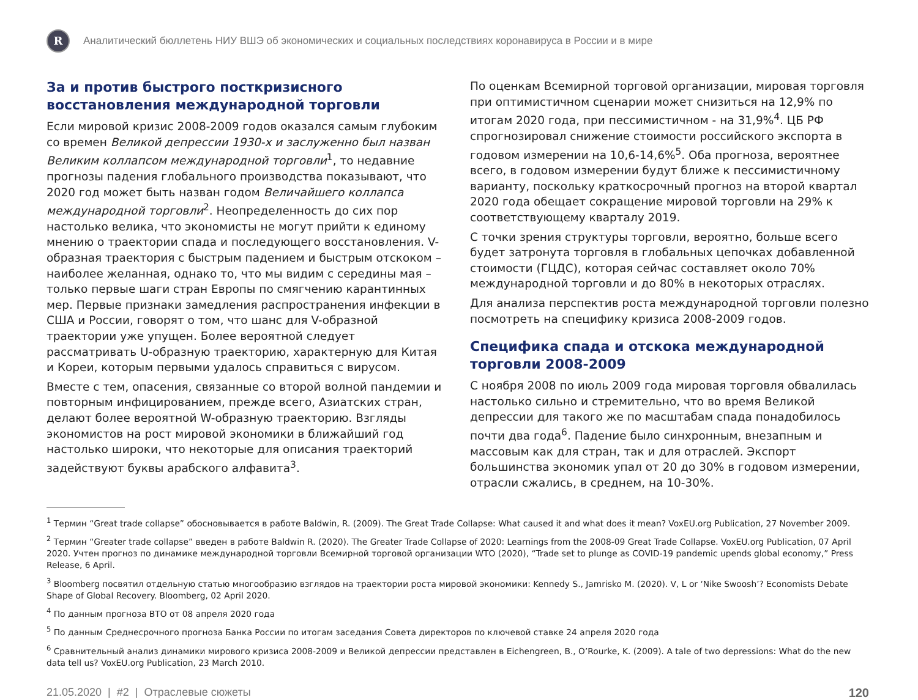R
Аналитический бюллетень НИУ ВШЭ об экономических и социальных последствиях коронавируса в России и в мире
За и против быстрого посткризисного восстановления международной торговли
Если мировой кризис 2008-2009 годов оказался самым глубоким со времен Великой депрессии 1930-х и заслуженно был назван Великим коллапсом международной торговли<sup>1</sup>, то недавние прогнозы падения глобального производства показывают, что 2020 год может быть назван годом Величайшего коллапса международной торговли<sup>2</sup>. Неопределенность до сих пор настолько велика, что экономисты не могут прийти к единому мнению о траектории спада и последующего восстановления. V-образная траектория с быстрым падением и быстрым отскоком – наиболее желанная, однако то, что мы видим с середины мая – только первые шаги стран Европы по смягчению карантинных мер. Первые признаки замедления распространения инфекции в США и России, говорят о том, что шанс для V-образной траектории уже упущен. Более вероятной следует рассматривать U-образную траекторию, характерную для Китая и Кореи, которым первыми удалось справиться с вирусом.
Вместе с тем, опасения, связанные со второй волной пандемии и повторным инфицированием, прежде всего, Азиатских стран, делают более вероятной W-образную траекторию. Взгляды экономистов на рост мировой экономики в ближайший год настолько широки, что некоторые для описания траекторий задействуют буквы арабского алфавита<sup>3</sup>.
По оценкам Всемирной торговой организации, мировая торговля при оптимистичном сценарии может снизиться на 12,9% по итогам 2020 года, при пессимистичном - на 31,9%<sup>4</sup>. ЦБ РФ спрогнозировал снижение стоимости российского экспорта в годовом измерении на 10,6-14,6%<sup>5</sup>. Оба прогноза, вероятнее всего, в годовом измерении будут ближе к пессимистичному варианту, поскольку краткосрочный прогноз на второй квартал 2020 года обещает сокращение мировой торговли на 29% к соответствующему кварталу 2019.
С точки зрения структуры торговли, вероятно, больше всего будет затронута торговля в глобальных цепочках добавленной стоимости (ГЦДС), которая сейчас составляет около 70% международной торговли и до 80% в некоторых отраслях.
Для анализа перспектив роста международной торговли полезно посмотреть на специфику кризиса 2008-2009 годов.
Специфика спада и отскока международной торговли 2008-2009
С ноября 2008 по июль 2009 года мировая торговля обвалилась настолько сильно и стремительно, что во время Великой депрессии для такого же по масштабам спада понадобилось почти два года<sup>6</sup>. Падение было синхронным, внезапным и массовым как для стран, так и для отраслей. Экспорт большинства экономик упал от 20 до 30% в годовом измерении, отрасли сжались, в среднем, на 10-30%.
<sup>1</sup> Термин “Great trade collapse” обосновывается в работе Baldwin, R. (2009). The Great Trade Collapse: What caused it and what does it mean? VoxEU.org Publication, 27 November 2009.
<sup>2</sup> Термин “Greater trade collapse” введен в работе Baldwin R. (2020). The Greater Trade Collapse of 2020: Learnings from the 2008-09 Great Trade Collapse. VoxEU.org Publication, 07 April 2020. Учтен прогноз по динамике международной торговли Всемирной торговой организации WTO (2020), “Trade set to plunge as COVID-19 pandemic upends global economy,” Press Release, 6 April.
<sup>3</sup> Bloomberg посвятил отдельную статью многообразию взглядов на траектории роста мировой экономики: Kennedy S., Jamrisko M. (2020). V, L or ‘Nike Swoosh’? Economists Debate Shape of Global Recovery. Bloomberg, 02 April 2020.
<sup>4</sup> По данным прогноза ВТО от 08 апреля 2020 года
<sup>5</sup> По данным Среднесрочного прогноза Банка России по итогам заседания Совета директоров по ключевой ставке 24 апреля 2020 года
<sup>6</sup> Сравнительный анализ динамики мирового кризиса 2008-2009 и Великой депрессии представлен в Eichengreen, B., O’Rourke, K. (2009). A tale of two depressions: What do the new data tell us? VoxEU.org Publication, 23 March 2010.
21.05.2020 | #2 | Отраслевые сюжеты 120